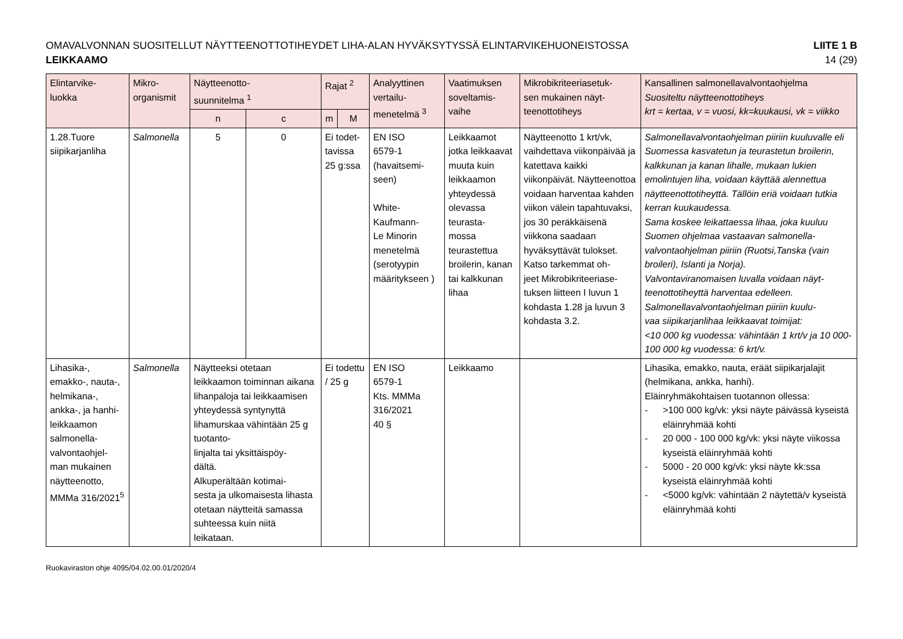OMAVALVONNAN SUOSITELLUT NÄYTTEENOTTOTIHEYDET LIHA-ALAN HYVÄKSYTYSSÄ ELINTARVIKEHUONEISTOSSA
LEIKKAAMO
LIITE 1 B
14 (29)
| Elintarvike- luokka | Mikro- organismit | Näytteenotto- suunnitelma <sup>1</sup> | | Rajat <sup>2</sup> | | Analyyttinen vertailu- menetelmä <sup>3</sup> | Vaatimuksen soveltamis- vaihe | Mikrobikriteeriasetuk- sen mukainen näyt- teenottotiheys | Kansallinen salmonellavalvontaohjelma Suositeltu näytteenottotiheys krt = kertaa, v = vuosi, kk=kuukausi, vk = viikko |
| --- | --- | --- | --- | --- | --- | --- | --- | --- | --- |
| | | n | c | m | M | | | | |
| 1.28.Tuore siipikarjanliha | Salmonella | 5 | 0 | Ei todet- tavissa 25 g:ssa | | EN ISO 6579-1 (havaitsemi- seen) White- Kaufmann- Le Minorin menetelmä (serotyypin määritykseen ) | Leikkaamot jotka leikkaavat muuta kuin leikkaamon yhteydessä olevassa teurasta- mossa teurastettua broilerin, kanan tai kalkkunan lihaa | Näytteenotto 1 krt/vk, vaihdettava viikonpäivää ja katettava kaikki viikonpäivät. Näytteenottoa voidaan harventaa kahden viikon välein tapahtuvaksi, jos 30 peräkkäisenä viikkona saadaan hyväksyttävät tulokset. Katso tarkemmat oh- jeet Mikrobikriteeriase- tuksen liitteen I luvun 1 kohdasta 1.28 ja luvun 3 kohdasta 3.2. | Salmonellavalvontaohjelman piiriin kuuluvalle eli Suomessa kasvatetun ja teurastetun broilerin, kalkkunan ja kanan lihalle, mukaan lukien emolintujen liha, voidaan käyttää alennettua näytteenottotiheyttä. Tällöin eriä voidaan tutkia kerran kuukaudessa. Sama koskee leikattaessa lihaa, joka kuuluu Suomen ohjelmaa vastaavan salmonella- valvontaohjelman piiriin (Ruotsi,Tanska (vain broileri), Islanti ja Norja). Valvontaviranomaisen luvalla voidaan näyt- teenottotiheyttä harventaa edelleen. Salmonellavalvontaohjelman piiriin kuulu- vaa siipikarjanlihaa leikkaavat toimijat: <10 000 kg vuodessa: vähintään 1 krt/v ja 10 000-100 000 kg vuodessa: 6 krt/v. |
| Lihasika-, emakko-, nauta-, helmikana-, ankka-, ja hanhi- leikkaamon salmonella- valvontaohjel- man mukainen näytteenotto, MMMa 316/2021<sup>5</sup> | Salmonella | Näytteeksi otetaan leikkaamon toiminnan aikana lihanpaloja tai leikkaamisen yhteydessä syntynyttä lihamurskaa vähintään 25 g tuotanto- linjalta tai yksittäispöy- dältä. Alkuperältään kotimai- sesta ja ulkomaisesta lihasta otetaan näytteitä samassa suhteessa kuin niitä leikataan. | | Ei todettu / 25 g | | EN ISO 6579-1 Kts. MMMa 316/2021 40 § | Leikkaamo | | Lihasika, emakko, nauta, eräät siipikarjalajit (helmikana, ankka, hanhi). Eläinryhmäkohtaisen tuotannon ollessa: - >100 000 kg/vk: yksi näyte päivässä kyseistä eläinryhmää kohti - 20 000 - 100 000 kg/vk: yksi näyte viikossa kyseistä eläinryhmää kohti - 5000 - 20 000 kg/vk: yksi näyte kk:ssa kyseistä eläinryhmää kohti - <5000 kg/vk: vähintään 2 näytettä/v kyseistä eläinryhmää kohti |
Ruokaviraston ohje 4095/04.02.00.01/2020/4